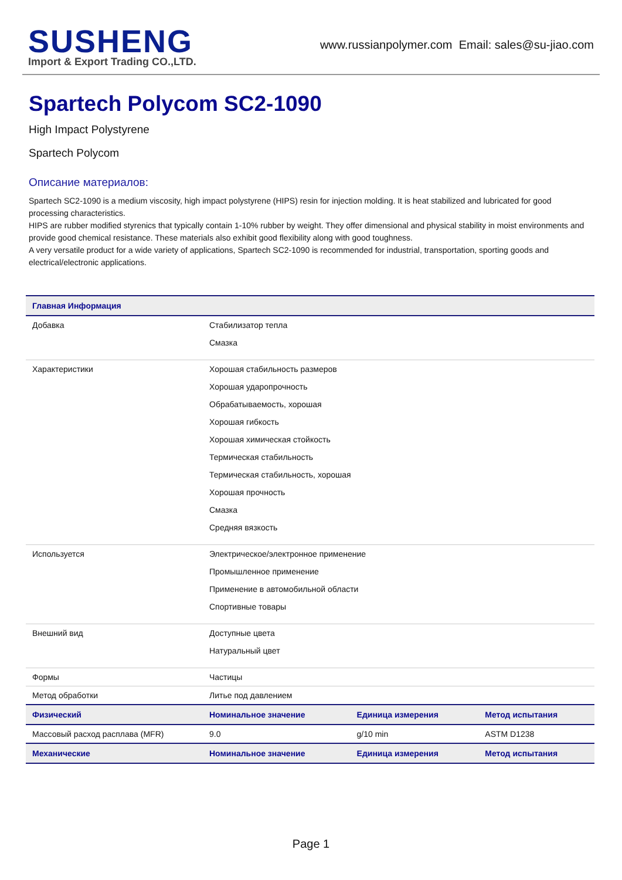SUSHENG
Import & Export Trading CO.,LTD.
www.russianpolymer.com Email: sales@su-jiao.com
Spartech Polycom SC2-1090
High Impact Polystyrene
Spartech Polycom
Описание материалов:
Spartech SC2-1090 is a medium viscosity, high impact polystyrene (HIPS) resin for injection molding. It is heat stabilized and lubricated for good processing characteristics.
HIPS are rubber modified styrenics that typically contain 1-10% rubber by weight. They offer dimensional and physical stability in moist environments and provide good chemical resistance. These materials also exhibit good flexibility along with good toughness.
A very versatile product for a wide variety of applications, Spartech SC2-1090 is recommended for industrial, transportation, sporting goods and electrical/electronic applications.
| Главная Информация | | | |
| --- | --- | --- | --- |
| Добавка | Стабилизатор тепла Смазка | | |
| Характеристики | Хорошая стабильность размеров Хорошая ударопрочность Обрабатываемость, хорошая Хорошая гибкость Хорошая химическая стойкость Термическая стабильность Термическая стабильность, хорошая Хорошая прочность Смазка Средняя вязкость | | |
| Используется | Электрическое/электронное применение Промышленное применение Применение в автомобильной области Спортивные товары | | |
| Внешний вид | Доступные цвета Натуральный цвет | | |
| Формы | Частицы | | |
| Метод обработки | Литье под давлением | | |
| Физический | Номинальное значение | Единица измерения | Метод испытания |
| Массовый расход расплава (MFR) | 9.0 | g/10 min | ASTM D1238 |
| Механические | Номинальное значение | Единица измерения | Метод испытания |
Page 1